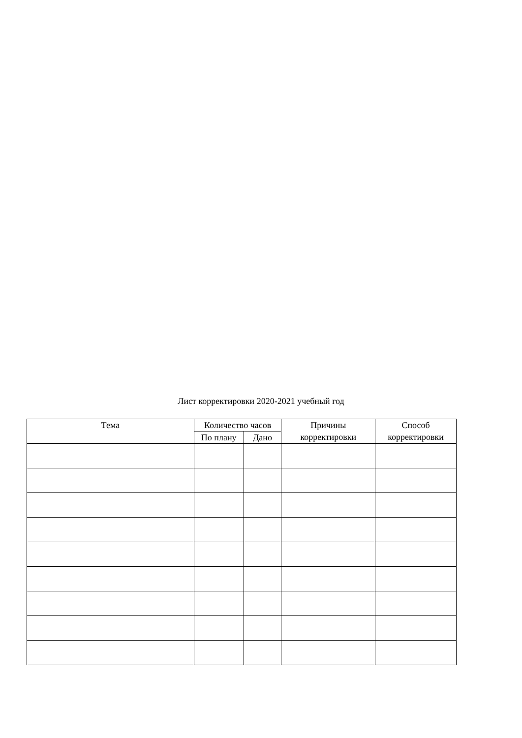Лист корректировки 2020-2021 учебный год
| Тема | Количество часов | | Причины корректировки | Способ корректировки |
| --- | --- | --- | --- | --- |
| | По плану | Дано | | |